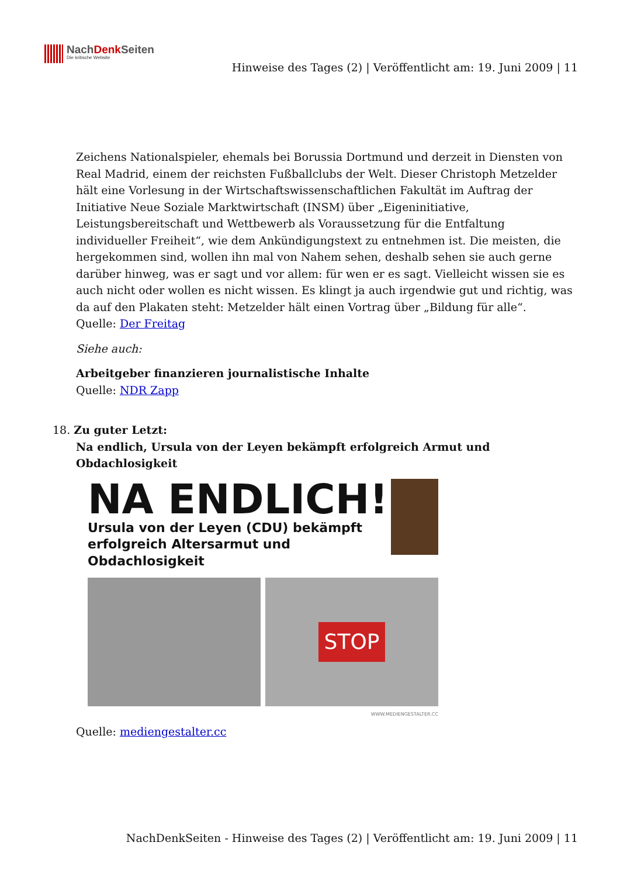NachDenk Seiten
Die kritische Website
Hinweise des Tages (2) | Veröffentlicht am: 19. Juni 2009 | 11
Zeichens Nationalspieler, ehemals bei Borussia Dortmund und derzeit in Diensten von Real Madrid, einem der reichsten Fußballclubs der Welt. Dieser Christoph Metzelder hält eine Vorlesung in der Wirtschaftswissenschaftlichen Fakultät im Auftrag der Initiative Neue Soziale Marktwirtschaft (INSM) über „Eigeninitiative, Leistungsbereitschaft und Wettbewerb als Voraussetzung für die Entfaltung individueller Freiheit“, wie dem Ankündigungstext zu entnehmen ist. Die meisten, die hergekommen sind, wollen ihn mal von Nahem sehen, deshalb sehen sie auch gerne darüber hinweg, was er sagt und vor allem: für wen er es sagt. Vielleicht wissen sie es auch nicht oder wollen es nicht wissen. Es klingt ja auch irgendwie gut und richtig, was da auf den Plakaten steht: Metzelder hält einen Vortrag über „Bildung für alle“.
Quelle: Der Freitag
Siehe auch:
Arbeitgeber finanzieren journalistische Inhalte
Quelle: NDR Zapp
18. Zu guter Letzt:
Na endlich, Ursula von der Leyen bekämpft erfolgreich Armut und Obdachlosigkeit
NA ENDLICH!
Ursula von der Leyen (CDU) bekämpft
erfolgreich Altersarmut und Obdachlosigkeit
STOP
WWW.MEDIENGESTALTER.CC
Quelle: mediengestalter.cc
NachDenkSeiten - Hinweise des Tages (2) | Veröffentlicht am: 19. Juni 2009 | 11